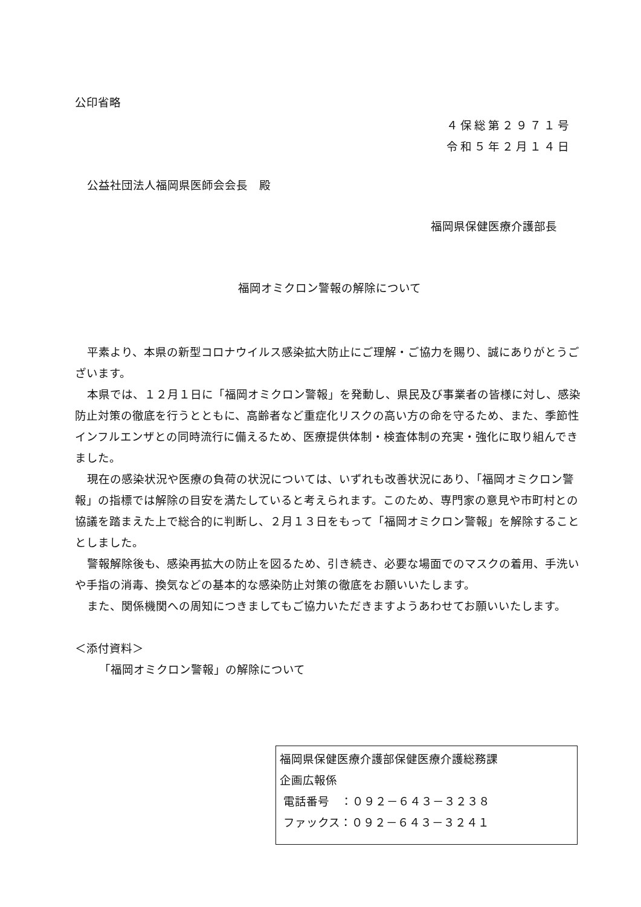公印省略
４保総第２９７１号
令和５年２月１４日
公益社団法人福岡県医師会会長　殿
福岡県保健医療介護部長
福岡オミクロン警報の解除について
平素より、本県の新型コロナウイルス感染拡大防止にご理解・ご協力を賜り、誠にありがとうございます。
本県では、１２月１日に「福岡オミクロン警報」を発動し、県民及び事業者の皆様に対し、感染防止対策の徹底を行うとともに、高齢者など重症化リスクの高い方の命を守るため、また、季節性インフルエンザとの同時流行に備えるため、医療提供体制・検査体制の充実・強化に取り組んできました。
現在の感染状況や医療の負荷の状況については、いずれも改善状況にあり、「福岡オミクロン警報」の指標では解除の目安を満たしていると考えられます。このため、専門家の意見や市町村との協議を踏まえた上で総合的に判断し、２月１３日をもって「福岡オミクロン警報」を解除することとしました。
警報解除後も、感染再拡大の防止を図るため、引き続き、必要な場面でのマスクの着用、手洗いや手指の消毒、換気などの基本的な感染防止対策の徹底をお願いいたします。
また、関係機関への周知につきましてもご協力いただきますようあわせてお願いいたします。
＜添付資料＞
「福岡オミクロン警報」の解除について
福岡県保健医療介護部保健医療介護総務課
企画広報係
電話番号　：０９２－６４３－３２３８
ファックス：０９２－６４３－３２４１